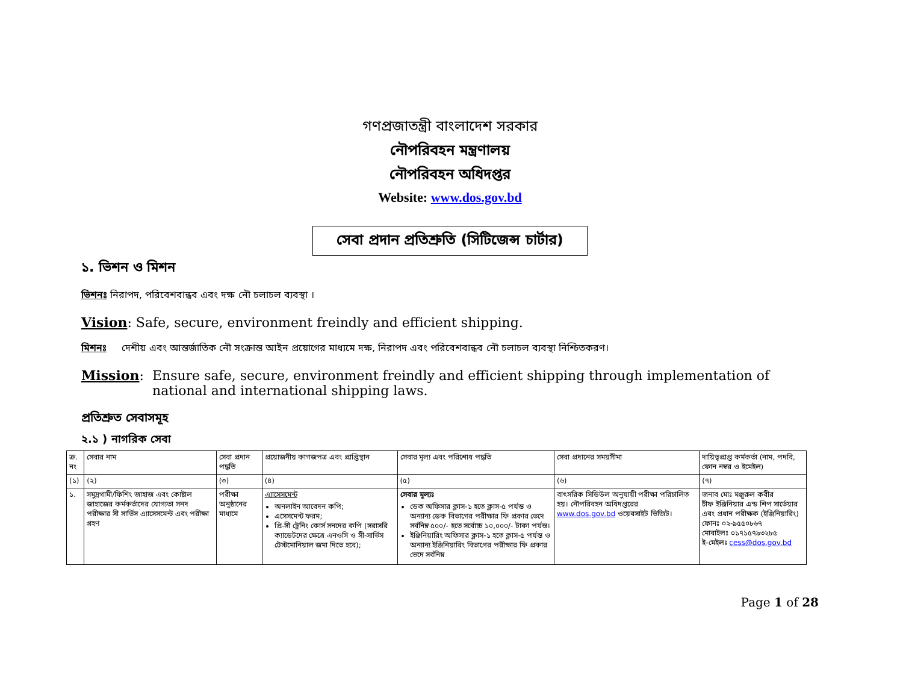গণপ্রজাতন্ত্রী বাংলাদেশ সরকার
নৌপরিবহন মন্ত্রণালয়
নৌপরিবহন অধিদপ্তর
Website: www.dos.gov.bd
সেবা প্রদান প্রতিশ্রুতি (সিটিজেন্স চার্টার)
১. ভিশন ও মিশন
ভিশনঃ নিরাপদ, পরিবেশবান্ধব এবং দক্ষ নৌ চলাচল ব্যবস্থা ।
Vision: Safe, secure, environment freindly and efficient shipping.
মিশনঃ দেশীয় এবং আন্তর্জাতিক নৌ সংক্রান্ত আইন প্রয়োগের মাধ্যমে দক্ষ, নিরাপদ এবং পরিবেশবান্ধব নৌ চলাচল ব্যবস্থা নিশ্চিতকরণ।
Mission: Ensure safe, secure, environment freindly and efficient shipping through implementation of national and international shipping laws.
প্রতিশ্রুত সেবাসমূহ
২.১ ) নাগরিক সেবা
| ক্র. নং | সেবার নাম | সেবা প্রদান পদ্ধতি | প্রয়োজনীয় কাগজপত্র এবং প্রাপ্তিস্থান | সেবার মূল্য এবং পরিশোধ পদ্ধতি | সেবা প্রদানের সময়সীমা | দায়িত্বপ্রাপ্ত কর্মকর্তা (নাম, পদবি, ফোন নম্বর ও ইমেইল) |
| --- | --- | --- | --- | --- | --- | --- |
| (১) | (২) | (৩) | (৪) | (৫) | (৬) | (৭) |
| ১. | সমুদ্রগামী/ফিশিং জাহাজ এবং কোষ্টাল জাহাজের কর্মকর্তাদের যোগ্যতা সনদ পরীক্ষার সী সার্ভিস এ্যাসেসমেন্ট এবং পরীক্ষা গ্রহণ | পরীক্ষা অনুষ্ঠানের মাধ্যমে | এ্যাসেসমেন্ট অনলাইন আবেদন কপি; এসেসমেন্ট ফরম; প্রি-সী ট্রেনিং কোর্স সনদের কপি (সরাসরি ক্যাডেটদের ক্ষেত্রে এনওসি ও সী-সার্ভিস টেস্টমোনিয়াল জমা দিতে হবে); | সেবার মূল্যঃ ডেক অফিসার ক্লাস-১ হতে ক্লাস-৫ পর্যন্ত ও অন্যান্য ডেক বিভাগের পরীক্ষার ফি প্রকার ভেদে সর্বনিম্ন ৫০০/- হতে সর্বোচ্চ ১০,০০০/- টাকা পর্যন্ত। ইঞ্জিনিয়ারিং অফিসার ক্লাস-১ হতে ক্লাস-৫ পর্যন্ত ও অন্যান্য ইঞ্জিনিয়ারিং বিভাগের পরীক্ষার ফি প্রকার ভেদে সর্বনিম্ন | বাৎসরিক সিডিউল অনুযায়ী পরীক্ষা পরিচালিত হয়। নৌপরিবহন অধিদপ্তরের www.dos.gov.bd ওয়েবসাইট ভিজিট। | জনাব মোঃ মঞ্জুরুল কবীর চীফ ইঞ্জিনিয়ার এন্ড শিপ সার্ভেয়ার এবং প্রধান পরীক্ষক (ইঞ্জিনিয়ারিং) ফোনঃ ০২-৯৫৫০৮৬৭ মোবাইলঃ ০১৭১৫৭৯৩২৮৫ ই-মেইলঃ cess@dos.gov.bd |
Page 1 of 28